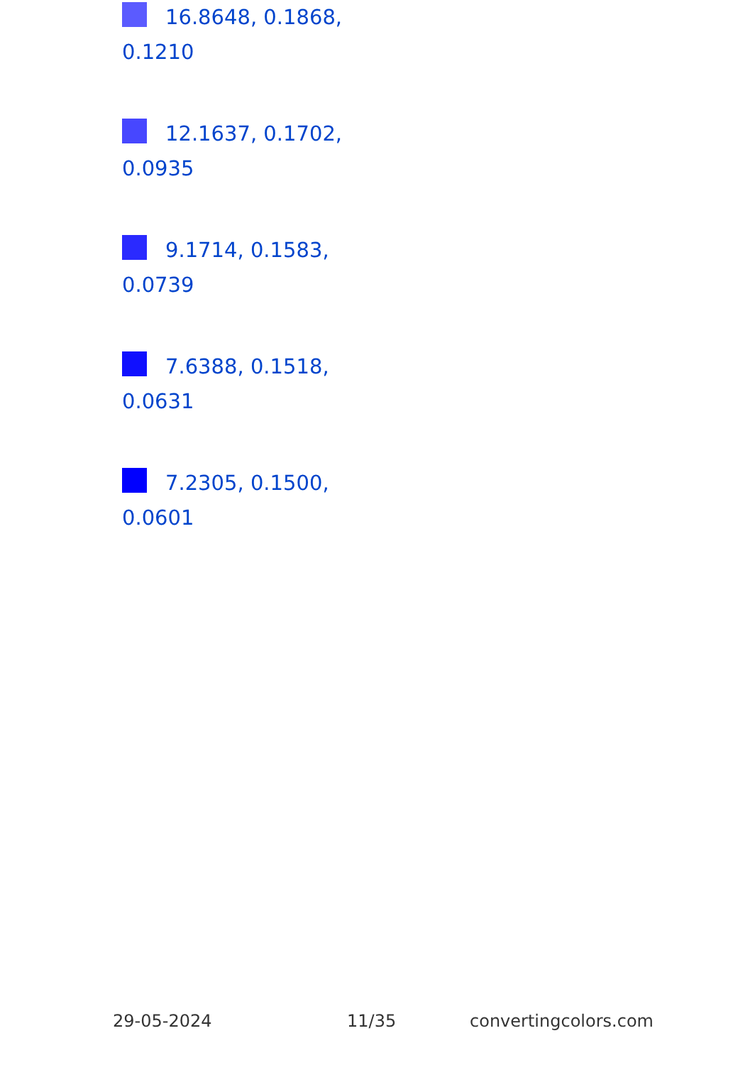16.8648, 0.1868, 0.1210
12.1637, 0.1702, 0.0935
9.1714, 0.1583, 0.0739
7.6388, 0.1518, 0.0631
7.2305, 0.1500, 0.0601
29-05-2024 11/35 convertingcolors.com